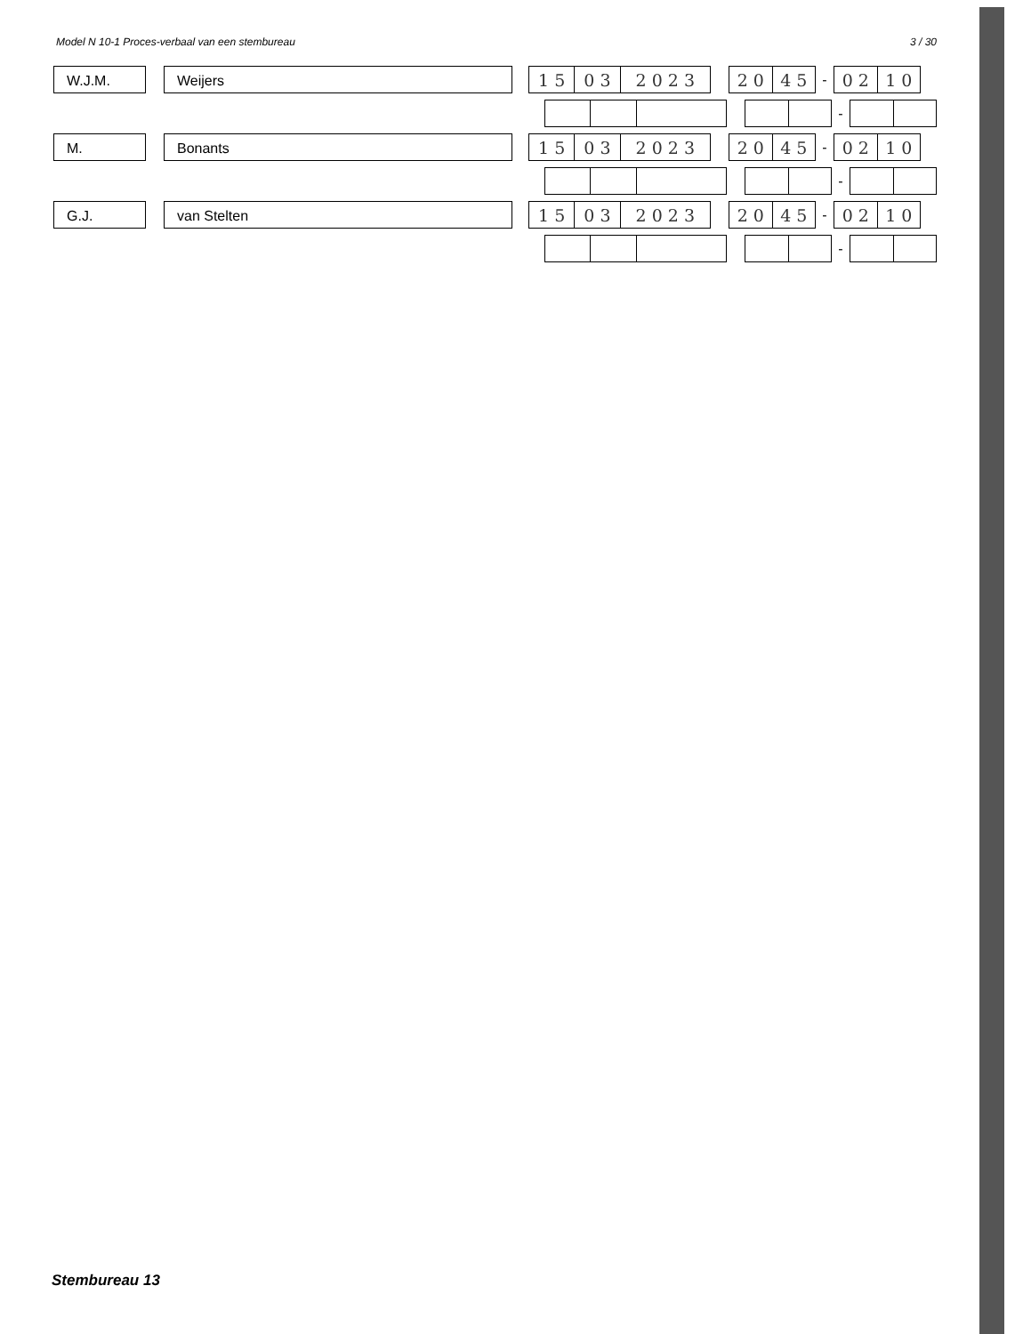Model N 10-1 Proces-verbaal van een stembureau 3 / 30
W.J.M. Weijers
1 5 0 3 2 0 2 3 2 0 4 5
-
0 2 1 0
-
M. Bonants
1 5 0 3 2 0 2 3 2 0 4 5
-
0 2 1 0
-
G.J. van Stelten
1 5 0 3 2 0 2 3 2 0 4 5
-
0 2 1 0
-
Stembureau 13